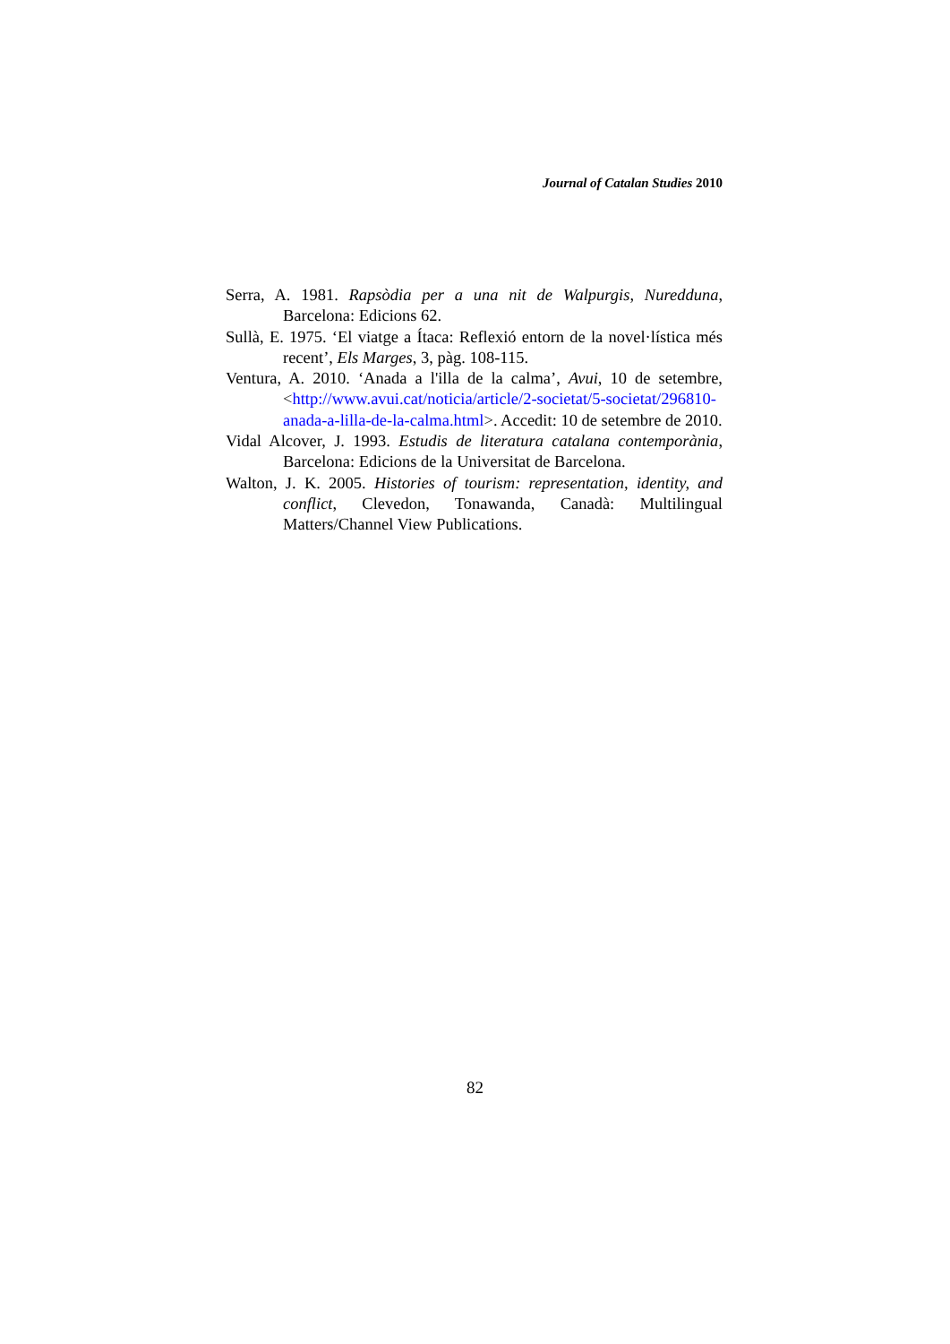Journal of Catalan Studies 2010
Serra, A. 1981. Rapsòdia per a una nit de Walpurgis, Nuredduna, Barcelona: Edicions 62.
Sullà, E. 1975. ‘El viatge a Ítaca: Reflexió entorn de la novel·lística més recent’, Els Marges, 3, pàg. 108-115.
Ventura, A. 2010. ‘Anada a l'illa de la calma’, Avui, 10 de setembre, <http://www.avui.cat/noticia/article/2-societat/5-societat/296810-anada-a-lilla-de-la-calma.html>. Accedit: 10 de setembre de 2010.
Vidal Alcover, J. 1993. Estudis de literatura catalana contemporània, Barcelona: Edicions de la Universitat de Barcelona.
Walton, J. K. 2005. Histories of tourism: representation, identity, and conflict, Clevedon, Tonawanda, Canadà: Multilingual Matters/Channel View Publications.
82